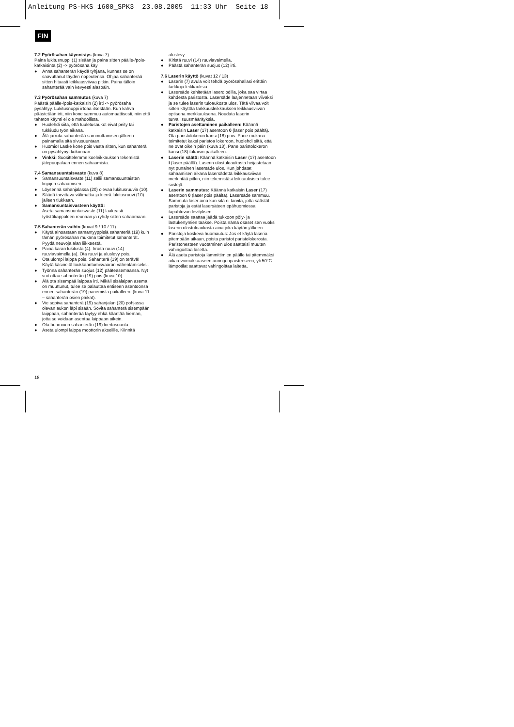Anleitung PS-HKS 1600_SPK3 23.08.2005 11:33 Uhr Seite 18
FIN
7.2 Pyörösahan käynnistys (kuva 7)
Paina lukitusnuppi (1) sisään ja paina sitten päälle-/pois-katkaisinta (2) -> pyörösaha käy
● Anna sahanterän käydä tyhjänä, kunnes se on saavuttanut täyden nopeutensa. Ohjaa sahanterää sitten hitaasti leikkausviivaa pitkin. Paina tällöin sahanterää vain kevyesti alaspäin.
7.3 Pyörösahan sammutus (kuva 7)
Päästä päälle-/pois-katkaisin (2) irti -> pyörösaha pysähtyy. Lukitusnuppi irtoaa itsestään. Kun kahva päästetään irti, niin kone sammuu automaattisesti, niin että tahaton käynti ei ole mahdollista.
● Huolehdi siitä, että tuuletusaukot eivät peity tai tukkiudu työn aikana.
● Älä jarruta sahanterää sammuttamisen jälkeen painamalla sitä sivusuuntaan.
● Huomio! Laske kone pois vasta sitten, kun sahanterä on pysähtynyt kokonaan.
● Vinkki: Suosittelemme koeleikkauksen tekemistä jätepuupalaan ennen sahaamista.
7.4 Samansuuntaisvaste (kuva 8)
● Samansuuntaisvaste (11) sallii samansuuntaisten linjojen sahaamisen.
● Löysennä sahanjalassa (20) olevaa lukitusruuvia (10).
● Säädä tarvittava välimatka ja kierrä lukitusruuvi (10) jälleen tiukkaan.
● Samansuntaisvasteen käyttö:
Aseta samansuuntaisvaste (11) laakeasti työstökappaleen reunaan ja ryhdy sitten sahaamaan.
7.5 Sahanterän vaihto (kuvat 9 / 10 / 11)
● Käytä ainoastaan samantyyppisiä sahanteriä (19) kuin tämän pyörösahan mukana toimitetut sahanterät. Pyydä neuvoja alan liikkeestä.
● Paina karan lukitusta (4). Irroita ruuvi (14) ruuviavaimella (a). Ota ruuvi ja aluslevy pois.
● Ota ulompi laippa pois. Sahanterä (19) on terävä! Käytä käsineitä loukkaantumisvaaran vähentämiseksi.
● Työnnä sahanterän suojus (12) pääteasemaansa. Nyt voit ottaa sahanterän (19) pois (kuva 10).
● Älä ota sisempää laippaa irti. Mikäli sisälaipan asema on muuttunut, tulee se palauttaa entiseen asentoonsa ennen sahanterän (19) panemista paikalleen. (kuva 11 – sahanterän osien paikat).
● Vie sopiva sahanterä (19) sahanjalan (20) pohjassa olevan aukon läpi sisään. Sovita sahanterä sisempään laippaan, sahanterää täytyy ehkä kääntää hieman, jotta se voidaan asentaa laippaan oikein.
● Ota huomioon sahanterän (19) kiertosuunta.
● Aseta ulompi laippa moottorin akselille. Kiinnitä
aluslevy.
● Kiristä ruuvi (14) ruuviavaimella.
● Päästä sahanterän suojus (12) irti.
7.6 Laserin käyttö (kuvat 12 / 13)
● Laserin (7) avula voit tehdä pyörösahallasi erittäin tarkkoja leikkauksia.
● Lasersäde kehitetään laserdiodilla, joka saa virtaa kahdesta paristosta. Lasersäde laajennetaan viivaksi ja se tulee laserin tuloaukosta ulos. Tätä viivaa voit sitten käyttää tarkkuusleikkauksen leikkausviivan optisena merkkauksena. Noudata laserin turvallisuusmääräyksiä.
● Paristojen asettaminen paikalleen: Käännä katkaisin Laser (17) asentoon 0 (laser pois päältä). Ota paristolokeron kansi (18) pois. Pane mukana toimitetut kaksi paristoa lokeroon, huolehdi siitä, että ne ovat oikein päin (kuva 13). Pane paristolokeron kansi (18) takaisin paikalleen.
● Laserin säätö: Käännä katkaisin Laser (17) asentoon I (laser päällä). Laserin ulostuloaukosta heijastetaan nyt punainen lasersäde ulos. Kun johdatat sahaamisen aikana lasersädettä leikkausviivan merkintää pitkin, niin tekemistäsi leikkauksista tulee siistejä.
● Laserin sammutus: Käännä katkaisin Laser (17) asentoon 0 (laser pois päältä). Lasersäde sammuu. Sammuta laser aina kun sitä ei tarvita, jotta säästät paristoja ja estät lasersäteen epähuomiossa tapahtuvan levityksen.
● Lasersäde saattaa jäädä tukkoon pöly- ja lastukertymien taakse. Poista nämä osaset sen vuoksi laserin ulostuloaukosta aina joka käytön jälkeen.
● Paristoja koskeva huomautus: Jos et käytä laseria pitempään aikaan, poista paristot paristolokerosta. Paristonesteen vuotaminen ulos saattaisi muuten vahingoittaa laitetta.
● Älä aseta paristoja lämmittimien päälle tai pitemmäksi aikaa voimakkaaseen auringonpaisteeseen, yli 50°C lämpötilat saattavat vahingoittaa laitetta.
18